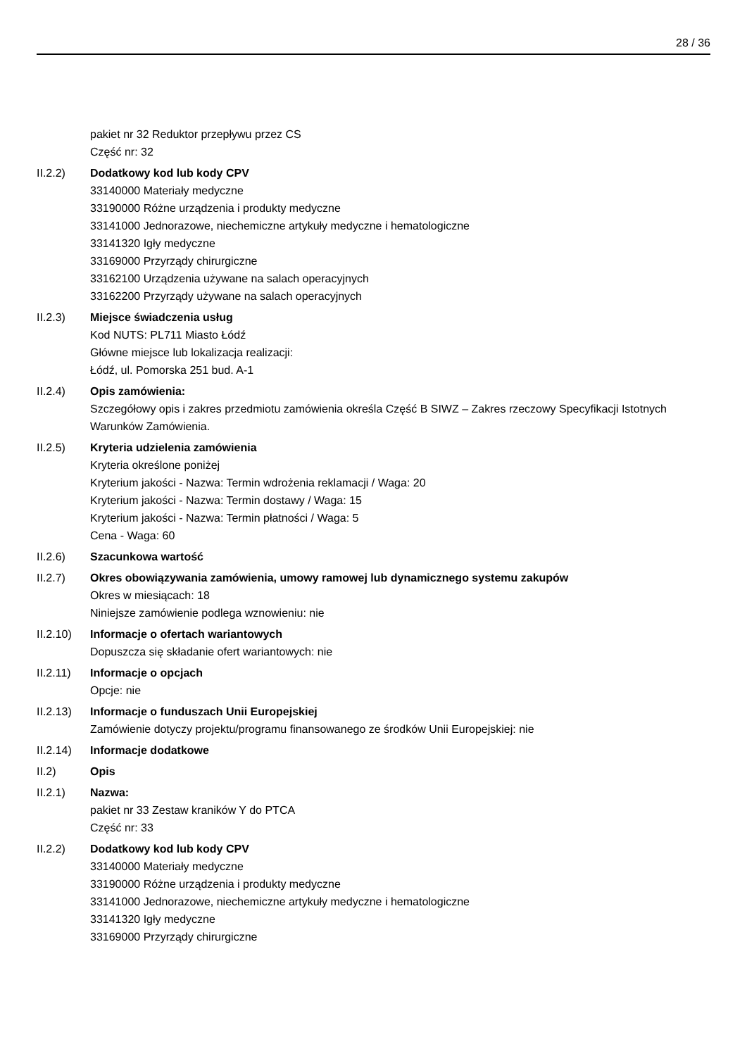28 / 36
pakiet nr 32 Reduktor przepływu przez CS
Część nr: 32
II.2.2) Dodatkowy kod lub kody CPV
33140000 Materiały medyczne
33190000 Różne urządzenia i produkty medyczne
33141000 Jednorazowe, niechemiczne artykuły medyczne i hematologiczne
33141320 Igły medyczne
33169000 Przyrządy chirurgiczne
33162100 Urządzenia używane na salach operacyjnych
33162200 Przyrządy używane na salach operacyjnych
II.2.3) Miejsce świadczenia usług
Kod NUTS: PL711 Miasto Łódź
Główne miejsce lub lokalizacja realizacji:
Łódź, ul. Pomorska 251 bud. A-1
II.2.4) Opis zamówienia:
Szczegółowy opis i zakres przedmiotu zamówienia określa Część B SIWZ – Zakres rzeczowy Specyfikacji Istotnych Warunków Zamówienia.
II.2.5) Kryteria udzielenia zamówienia
Kryteria określone poniżej
Kryterium jakości - Nazwa: Termin wdrożenia reklamacji / Waga: 20
Kryterium jakości - Nazwa: Termin dostawy / Waga: 15
Kryterium jakości - Nazwa: Termin płatności / Waga: 5
Cena - Waga: 60
II.2.6) Szacunkowa wartość
II.2.7) Okres obowiązywania zamówienia, umowy ramowej lub dynamicznego systemu zakupów
Okres w miesiącach: 18
Niniejsze zamówienie podlega wznowieniu: nie
II.2.10)
Informacje o ofertach wariantowych
Dopuszcza się składanie ofert wariantowych: nie
II.2.11)
Informacje o opcjach
Opcje: nie
II.2.13)
Informacje o funduszach Unii Europejskiej
Zamówienie dotyczy projektu/programu finansowanego ze środków Unii Europejskiej: nie
II.2.14)
Informacje dodatkowe
II.2) Opis
II.2.1) Nazwa:
pakiet nr 33 Zestaw kraników Y do PTCA
Część nr: 33
II.2.2) Dodatkowy kod lub kody CPV
33140000 Materiały medyczne
33190000 Różne urządzenia i produkty medyczne
33141000 Jednorazowe, niechemiczne artykuły medyczne i hematologiczne
33141320 Igły medyczne
33169000 Przyrządy chirurgiczne